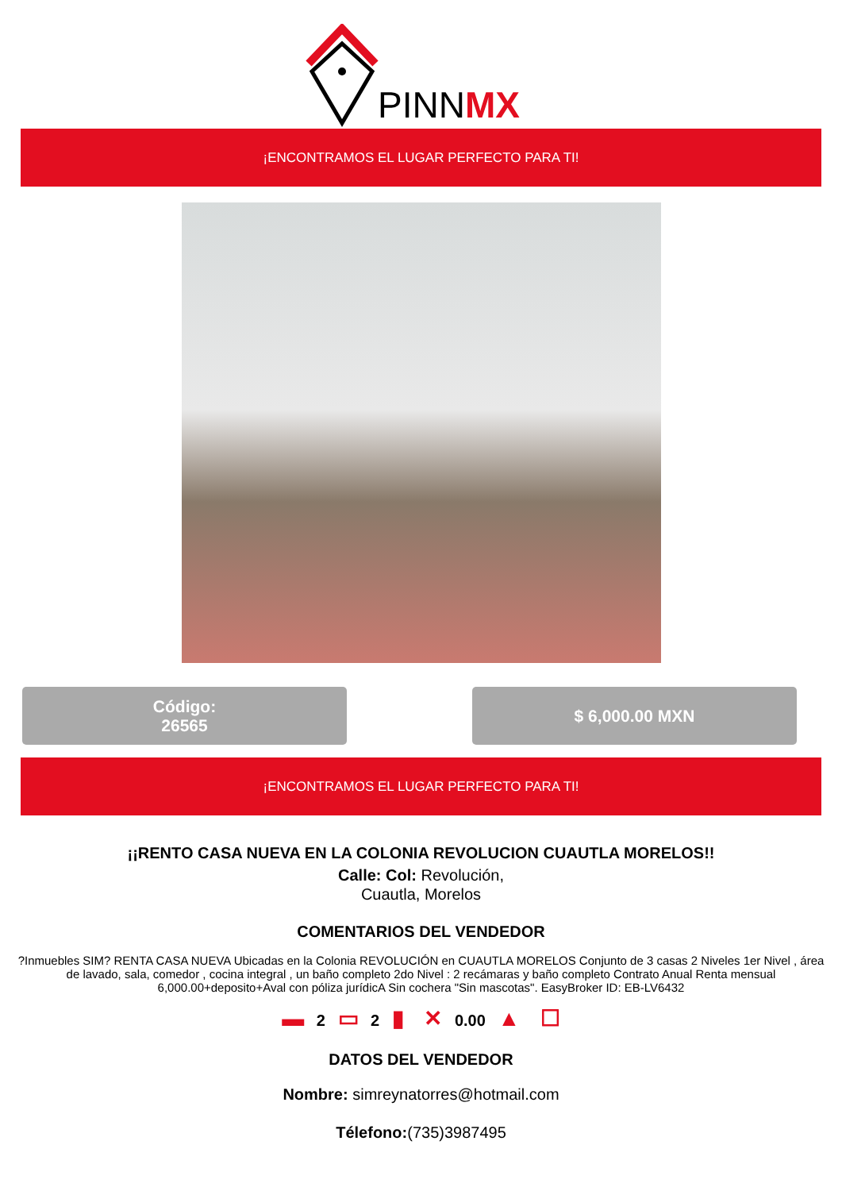PINNMX
¡ENCONTRAMOS EL LUGAR PERFECTO PARA TI!
Código:
26565
$ 6,000.00 MXN
¡ENCONTRAMOS EL LUGAR PERFECTO PARA TI!
¡¡RENTO CASA NUEVA EN LA COLONIA REVOLUCION CUAUTLA MORELOS!!
Calle: Col: Revolución,
Cuautla, Morelos
COMENTARIOS DEL VENDEDOR
?Inmuebles SIM? RENTA CASA NUEVA Ubicadas en la Colonia REVOLUCIÓN en CUAUTLA MORELOS Conjunto de 3 casas 2 Niveles 1er Nivel , área de lavado, sala, comedor , cocina integral , un baño completo 2do Nivel : 2 recámaras y baño completo Contrato Anual Renta mensual 6,000.00+deposito+Aval con póliza jurídicA Sin cochera "Sin mascotas". EasyBroker ID: EB-LV6432
▬ 2 ▭ 2 ▮ ✕ 0.00 ▲ ☐
DATOS DEL VENDEDOR
Nombre: simreynatorres@hotmail.com
Télefono:(735)3987495